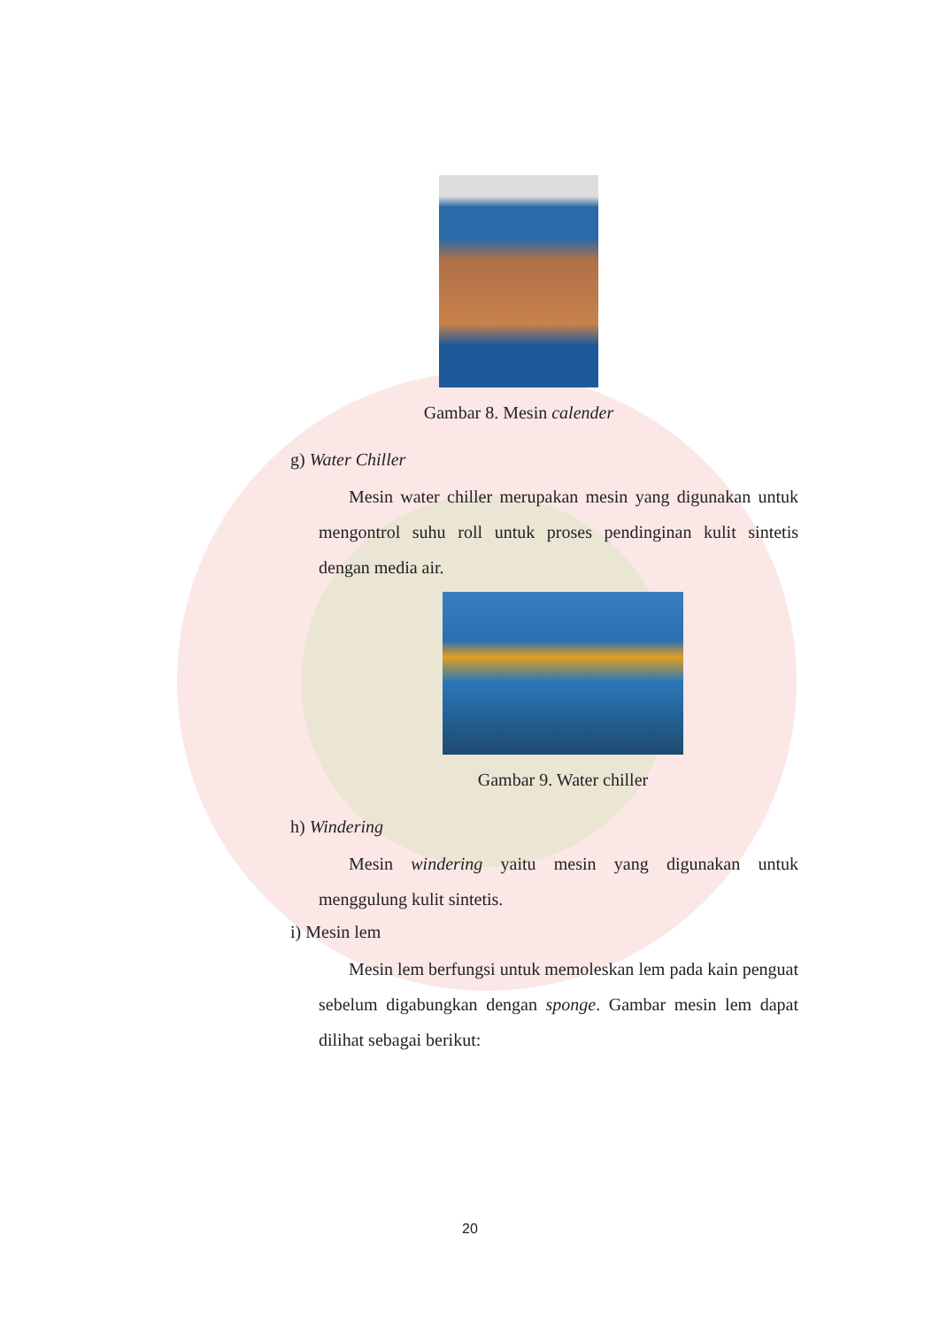Gambar 8. Mesin calender
g) Water Chiller
Mesin water chiller merupakan mesin yang digunakan untuk mengontrol suhu roll untuk proses pendinginan kulit sintetis dengan media air.
Gambar 9. Water chiller
h) Windering
Mesin windering yaitu mesin yang digunakan untuk menggulung kulit sintetis.
i) Mesin lem
Mesin lem berfungsi untuk memoleskan lem pada kain penguat sebelum digabungkan dengan sponge. Gambar mesin lem dapat dilihat sebagai berikut:
20